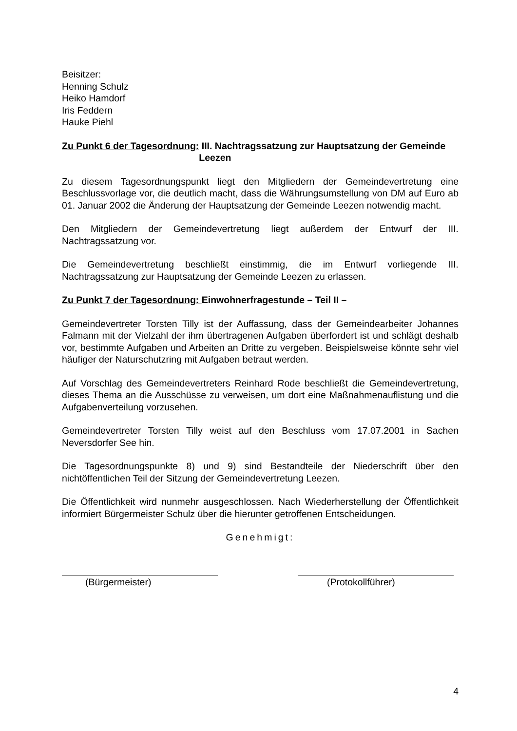Beisitzer:
Henning Schulz
Heiko Hamdorf
Iris Feddern
Hauke Piehl
Zu Punkt 6 der Tagesordnung: III. Nachtragssatzung zur Hauptsatzung der Gemeinde Leezen
Zu diesem Tagesordnungspunkt liegt den Mitgliedern der Gemeindevertretung eine Beschlussvorlage vor, die deutlich macht, dass die Währungsumstellung von DM auf Euro ab 01. Januar 2002 die Änderung der Hauptsatzung der Gemeinde Leezen notwendig macht.
Den Mitgliedern der Gemeindevertretung liegt außerdem der Entwurf der III. Nachtragssatzung vor.
Die Gemeindevertretung beschließt einstimmig, die im Entwurf vorliegende III. Nachtragssatzung zur Hauptsatzung der Gemeinde Leezen zu erlassen.
Zu Punkt 7 der Tagesordnung: Einwohnerfragestunde – Teil II –
Gemeindevertreter Torsten Tilly ist der Auffassung, dass der Gemeindearbeiter Johannes Falmann mit der Vielzahl der ihm übertragenen Aufgaben überfordert ist und schlägt deshalb vor, bestimmte Aufgaben und Arbeiten an Dritte zu vergeben. Beispielsweise könnte sehr viel häufiger der Naturschutzring mit Aufgaben betraut werden.
Auf Vorschlag des Gemeindevertreters Reinhard Rode beschließt die Gemeindevertretung, dieses Thema an die Ausschüsse zu verweisen, um dort eine Maßnahmenauflistung und die Aufgabenverteilung vorzusehen.
Gemeindevertreter Torsten Tilly weist auf den Beschluss vom 17.07.2001 in Sachen Neversdorfer See hin.
Die Tagesordnungspunkte 8) und 9) sind Bestandteile der Niederschrift über den nichtöffentlichen Teil der Sitzung der Gemeindevertretung Leezen.
Die Öffentlichkeit wird nunmehr ausgeschlossen. Nach Wiederherstellung der Öffentlichkeit informiert Bürgermeister Schulz über die hierunter getroffenen Entscheidungen.
Genehmigt:
(Bürgermeister) (Protokollführer)
4